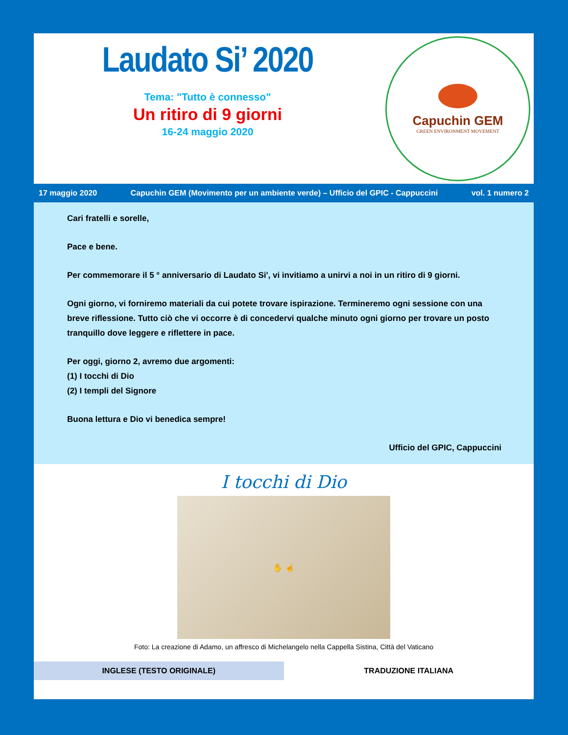Laudato Si’ 2020
Tema: "Tutto è connesso"
Un ritiro di 9 giorni
16-24 maggio 2020
Capuchin GEM
GREEN ENVIRONMENT MOVEMENT
17 maggio 2020 Capuchin GEM (Movimento per un ambiente verde) – Ufficio del GPIC - Cappuccini vol. 1 numero 2
Cari fratelli e sorelle,
Pace e bene.
Per commemorare il 5 ° anniversario di Laudato Si', vi invitiamo a unirvi a noi in un ritiro di 9 giorni.
Ogni giorno, vi forniremo materiali da cui potete trovare ispirazione. Termineremo ogni sessione con una breve riflessione. Tutto ciò che vi occorre è di concedervi qualche minuto ogni giorno per trovare un posto tranquillo dove leggere e riflettere in pace.
Per oggi, giorno 2, avremo due argomenti:
(1) I tocchi di Dio
(2) I templi del Signore
Buona lettura e Dio vi benedica sempre!
Ufficio del GPIC, Cappuccini
I tocchi di Dio
✋ ☝
Foto: La creazione di Adamo, un affresco di Michelangelo nella Cappella Sistina, Città del Vaticano
| INGLESE (TESTO ORIGINALE) | TRADUZIONE ITALIANA |
| --- | --- |